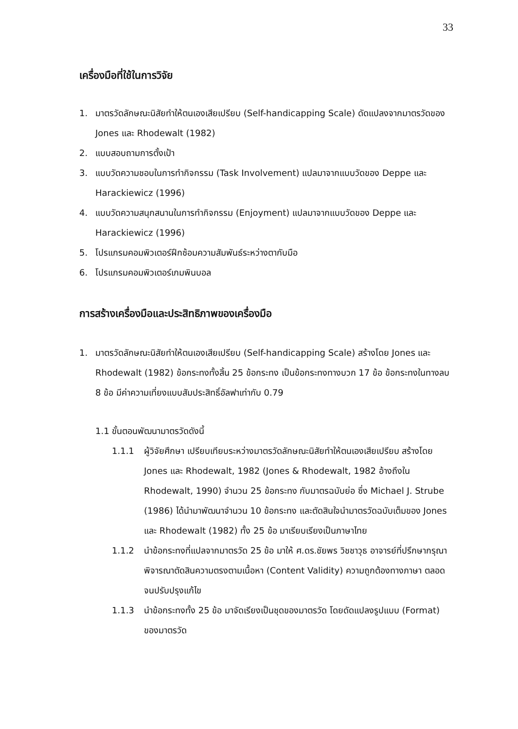33
เครื่องมือที่ใช้ในการวิจัย
1. มาตรวัดลักษณะนิสัยทำให้ตนเองเสียเปรียบ (Self-handicapping Scale) ดัดแปลงจากมาตรวัดของ Jones และ Rhodewalt (1982)
2. แบบสอบถามการตั้งเป้า
3. แบบวัดความชอบในการทำกิจกรรม (Task Involvement) แปลมาจากแบบวัดของ Deppe และ Harackiewicz (1996)
4. แบบวัดความสนุกสนานในการทำกิจกรรม (Enjoyment) แปลมาจากแบบวัดของ Deppe และ Harackiewicz (1996)
5. โปรแกรมคอมพิวเตอร์ฝึกซ้อมความสัมพันธ์ระหว่างตากับมือ
6. โปรแกรมคอมพิวเตอร์เกมพินบอล
การสร้างเครื่องมือและประสิทธิภาพของเครื่องมือ
1. มาตรวัดลักษณะนิสัยทำให้ตนเองเสียเปรียบ (Self-handicapping Scale) สร้างโดย Jones และ Rhodewalt (1982) ข้อกระทงทั้งสิ้น 25 ข้อกระทง เป็นข้อกระทงทางบวก 17 ข้อ ข้อกระทงในทางลบ 8 ข้อ มีค่าความเที่ยงแบบสัมประสิทธิ์อัลฟาเท่ากับ 0.79
1.1 ขั้นตอนพัฒนามาตรวัดดังนี้
1.1.1 ผู้วิจัยศึกษา เปรียบเทียบระหว่างมาตรวัดลักษณะนิสัยทำให้ตนเองเสียเปรียบ สร้างโดย Jones และ Rhodewalt, 1982 (Jones & Rhodewalt, 1982 อ้างถึงใน Rhodewalt, 1990) จำนวน 25 ข้อกระทง กับมาตรฉบับย่อ ซึ่ง Michael J. Strube (1986) ได้นำมาพัฒนาจำนวน 10 ข้อกระทง และตัดสินใจนำมาตรวัดฉบับเต็มของ Jones และ Rhodewalt (1982) ทั้ง 25 ข้อ มาเรียบเรียงเป็นภาษาไทย
1.1.2 นำข้อกระทงที่แปลจากมาตรวัด 25 ข้อ มาให้ ศ.ดร.ชัยพร วิชชาวุธ อาจารย์ที่ปรึกษากรุณาพิจารณาตัดสินความตรงตามเนื้อหา (Content Validity) ความถูกต้องทางภาษา ตลอดจนปรับปรุงแก้ไข
1.1.3 นำข้อกระทงทั้ง 25 ข้อ มาจัดเรียงเป็นชุดของมาตรวัด โดยดัดแปลงรูปแบบ (Format) ของมาตรวัด